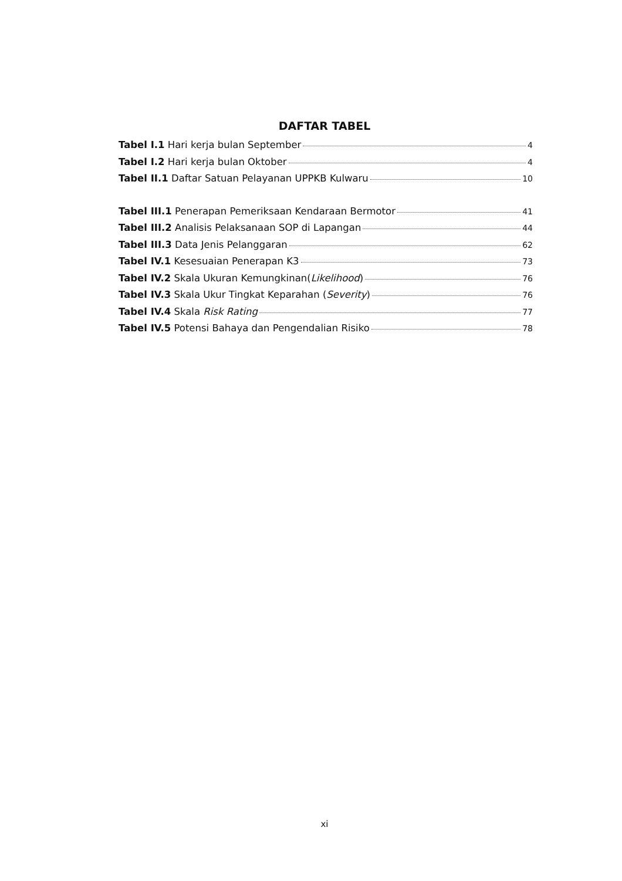DAFTAR TABEL
Tabel I.1 Hari kerja bulan September 4
Tabel I.2 Hari kerja bulan Oktober 4
Tabel II.1 Daftar Satuan Pelayanan UPPKB Kulwaru 10
Tabel III.1 Penerapan Pemeriksaan Kendaraan Bermotor 41
Tabel III.2 Analisis Pelaksanaan SOP di Lapangan 44
Tabel III.3 Data Jenis Pelanggaran 62
Tabel IV.1 Kesesuaian Penerapan K3 73
Tabel IV.2 Skala Ukuran Kemungkinan(Likelihood) 76
Tabel IV.3 Skala Ukur Tingkat Keparahan (Severity) 76
Tabel IV.4 Skala Risk Rating 77
Tabel IV.5 Potensi Bahaya dan Pengendalian Risiko 78
xi